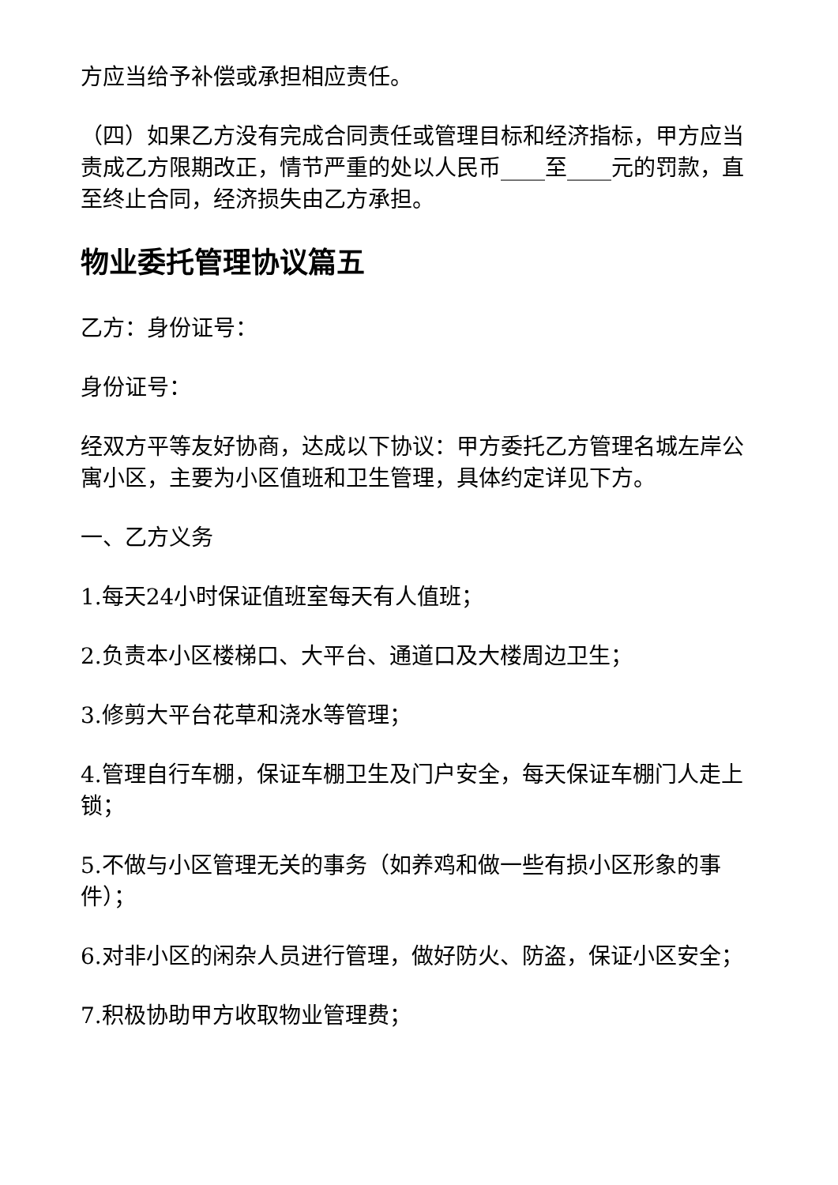方应当给予补偿或承担相应责任。
（四）如果乙方没有完成合同责任或管理目标和经济指标，甲方应当责成乙方限期改正，情节严重的处以人民币____至____元的罚款，直至终止合同，经济损失由乙方承担。
物业委托管理协议篇五
乙方：身份证号：
身份证号：
经双方平等友好协商，达成以下协议：甲方委托乙方管理名城左岸公寓小区，主要为小区值班和卫生管理，具体约定详见下方。
一、乙方义务
1.每天24小时保证值班室每天有人值班；
2.负责本小区楼梯口、大平台、通道口及大楼周边卫生；
3.修剪大平台花草和浇水等管理；
4.管理自行车棚，保证车棚卫生及门户安全，每天保证车棚门人走上锁；
5.不做与小区管理无关的事务（如养鸡和做一些有损小区形象的事件）；
6.对非小区的闲杂人员进行管理，做好防火、防盗，保证小区安全；
7.积极协助甲方收取物业管理费；